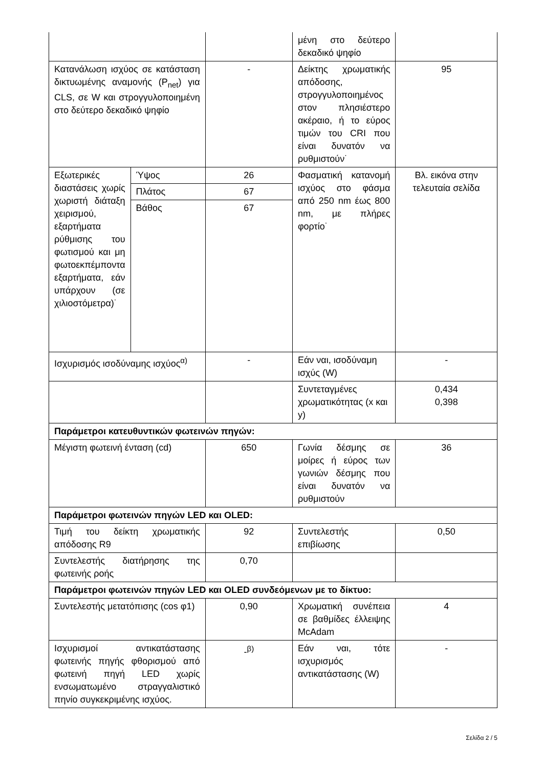| | | | μένη στο δεύτερο δεκαδικό ψηφίο | |
| Κατανάλωση ισχύος σε κατάσταση δικτυωμένης αναμονής (P<sub>net</sub>) για CLS, σε W και στρογγυλοποιημένη στο δεύτερο δεκαδικό ψηφίο | | - | Δείκτης χρωματικής απόδοσης, στρογγυλοποιημένος στον πλησιέστερο ακέραιο, ή το εύρος τιμών του CRI που είναι δυνατόν να ρυθμιστούν˙ | 95 |
| Εξωτερικές διαστάσεις χωρίς χωριστή διάταξη χειρισμού, εξαρτήματα ρύθμισης του φωτισμού και μη φωτοεκπέμποντα εξαρτήματα, εάν υπάρχουν (σε χιλιοστόμετρα)˙ | Ύψος | 26 | Φασματική κατανομή ισχύος στο φάσμα από 250 nm έως 800 nm, με πλήρες φορτίο˙ | Βλ. εικόνα στην τελευταία σελίδα |
| | Πλάτος | 67 | | |
| | Βάθος | 67 | | |
| Ισχυρισμός ισοδύναμης ισχύος<sup>α)</sup> | | - | Εάν ναι, ισοδύναμη ισχύς (W) | - |
| | | | Συντεταγμένες χρωματικότητας (x και y) | 0,434 0,398 |
| Παράμετροι κατευθυντικών φωτεινών πηγών: | | | | |
| Μέγιστη φωτεινή ένταση (cd) | | 650 | Γωνία δέσμης σε μοίρες ή εύρος των γωνιών δέσμης που είναι δυνατόν να ρυθμιστούν | 36 |
| Παράμετροι φωτεινών πηγών LED και OLED: | | | | |
| Τιμή του δείκτη χρωματικής απόδοσης R9 | | 92 | Συντελεστής επιβίωσης | 0,50 |
| Συντελεστής διατήρησης της φωτεινής ροής | | 0,70 | | |
| Παράμετροι φωτεινών πηγών LED και OLED συνδεόμενων με το δίκτυο: | | | | |
| Συντελεστής μετατόπισης (cos φ1) | | 0,90 | Χρωματική συνέπεια σε βαθμίδες έλλειψης McAdam | 4 |
| Ισχυρισμοί αντικατάστασης φωτεινής πηγής φθορισμού από φωτεινή πηγή LED χωρίς ενσωματωμένο στραγγαλιστικό πηνίο συγκεκριμένης ισχύος. | | -<sup>β)</sup> | Εάν ναι, τότε ισχυρισμός αντικατάστασης (W) | - |
Σελίδα 2 / 5